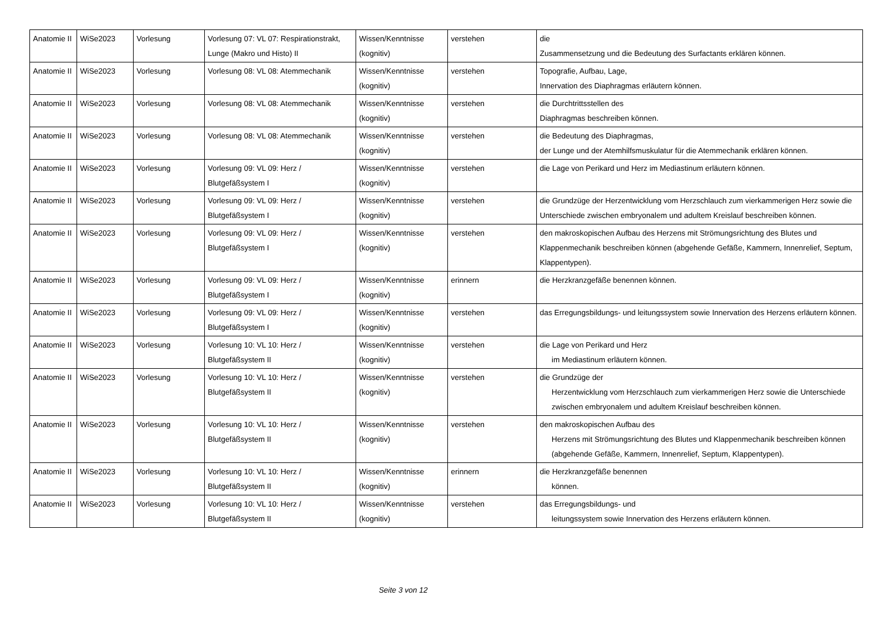| Anatomie II | WiSe2023 | Vorlesung | Vorlesung 07: VL 07: Respirationstrakt, Lunge (Makro und Histo) II | Wissen/Kenntnisse (kognitiv) | verstehen | die Zusammensetzung und die Bedeutung des Surfactants erklären können. |
| Anatomie II | WiSe2023 | Vorlesung | Vorlesung 08: VL 08: Atemmechanik | Wissen/Kenntnisse (kognitiv) | verstehen | Topografie, Aufbau, Lage, Innervation des Diaphragmas erläutern können. |
| Anatomie II | WiSe2023 | Vorlesung | Vorlesung 08: VL 08: Atemmechanik | Wissen/Kenntnisse (kognitiv) | verstehen | die Durchtrittsstellen des Diaphragmas beschreiben können. |
| Anatomie II | WiSe2023 | Vorlesung | Vorlesung 08: VL 08: Atemmechanik | Wissen/Kenntnisse (kognitiv) | verstehen | die Bedeutung des Diaphragmas, der Lunge und der Atemhilfsmuskulatur für die Atemmechanik erklären können. |
| Anatomie II | WiSe2023 | Vorlesung | Vorlesung 09: VL 09: Herz / Blutgefäßsystem I | Wissen/Kenntnisse (kognitiv) | verstehen | die Lage von Perikard und Herz im Mediastinum erläutern können. |
| Anatomie II | WiSe2023 | Vorlesung | Vorlesung 09: VL 09: Herz / Blutgefäßsystem I | Wissen/Kenntnisse (kognitiv) | verstehen | die Grundzüge der Herzentwicklung vom Herzschlauch zum vierkammerigen Herz sowie die Unterschiede zwischen embryonalem und adultem Kreislauf beschreiben können. |
| Anatomie II | WiSe2023 | Vorlesung | Vorlesung 09: VL 09: Herz / Blutgefäßsystem I | Wissen/Kenntnisse (kognitiv) | verstehen | den makroskopischen Aufbau des Herzens mit Strömungsrichtung des Blutes und Klappenmechanik beschreiben können (abgehende Gefäße, Kammern, Innenrelief, Septum, Klappentypen). |
| Anatomie II | WiSe2023 | Vorlesung | Vorlesung 09: VL 09: Herz / Blutgefäßsystem I | Wissen/Kenntnisse (kognitiv) | erinnern | die Herzkranzgefäße benennen können. |
| Anatomie II | WiSe2023 | Vorlesung | Vorlesung 09: VL 09: Herz / Blutgefäßsystem I | Wissen/Kenntnisse (kognitiv) | verstehen | das Erregungsbildungs- und leitungssystem sowie Innervation des Herzens erläutern können. |
| Anatomie II | WiSe2023 | Vorlesung | Vorlesung 10: VL 10: Herz / Blutgefäßsystem II | Wissen/Kenntnisse (kognitiv) | verstehen | die Lage von Perikard und Herz im Mediastinum erläutern können. |
| Anatomie II | WiSe2023 | Vorlesung | Vorlesung 10: VL 10: Herz / Blutgefäßsystem II | Wissen/Kenntnisse (kognitiv) | verstehen | die Grundzüge der Herzentwicklung vom Herzschlauch zum vierkammerigen Herz sowie die Unterschiede zwischen embryonalem und adultem Kreislauf beschreiben können. |
| Anatomie II | WiSe2023 | Vorlesung | Vorlesung 10: VL 10: Herz / Blutgefäßsystem II | Wissen/Kenntnisse (kognitiv) | verstehen | den makroskopischen Aufbau des Herzens mit Strömungsrichtung des Blutes und Klappenmechanik beschreiben können (abgehende Gefäße, Kammern, Innenrelief, Septum, Klappentypen). |
| Anatomie II | WiSe2023 | Vorlesung | Vorlesung 10: VL 10: Herz / Blutgefäßsystem II | Wissen/Kenntnisse (kognitiv) | erinnern | die Herzkranzgefäße benennen können. |
| Anatomie II | WiSe2023 | Vorlesung | Vorlesung 10: VL 10: Herz / Blutgefäßsystem II | Wissen/Kenntnisse (kognitiv) | verstehen | das Erregungsbildungs- und leitungssystem sowie Innervation des Herzens erläutern können. |
Seite 3 von 12